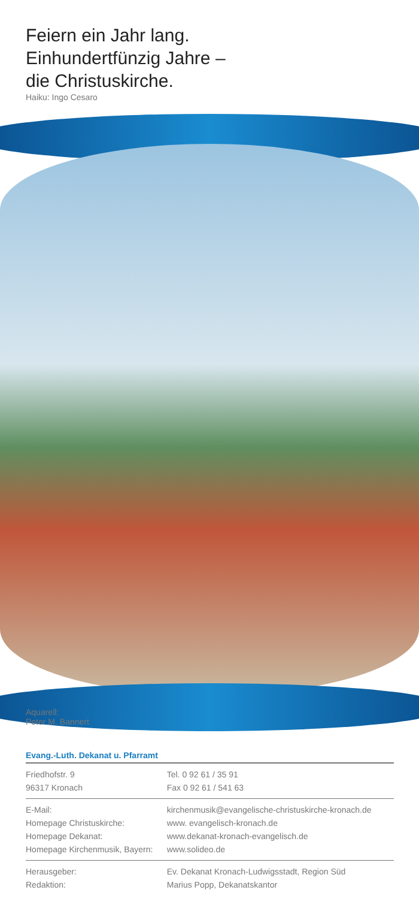Feiern ein Jahr lang.
Einhundertfünzig Jahre –
die Christuskirche.
Haiku: Ingo Cesaro
Aquarell:
Peter M. Bannert
Evang.-Luth. Dekanat u. Pfarramt
| Friedhofstr. 9 | Tel. 0 92 61 / 35 91 |
| 96317 Kronach | Fax 0 92 61 / 541 63 |
| E-Mail: | kirchenmusik@evangelische-christuskirche-kronach.de |
| Homepage Christuskirche: | www. evangelisch-kronach.de |
| Homepage Dekanat: | www.dekanat-kronach-evangelisch.de |
| Homepage Kirchenmusik, Bayern: | www.solideo.de |
| Herausgeber: | Ev. Dekanat Kronach-Ludwigsstadt, Region Süd |
| Redaktion: | Marius Popp, Dekanatskantor |